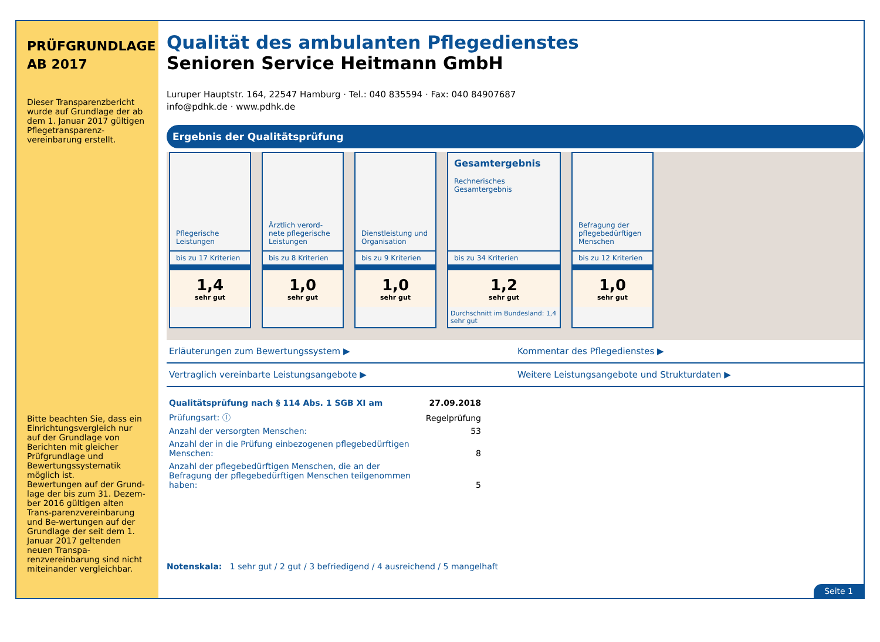PRÜFGRUNDLAGE
AB 2017
Dieser Transparenzbericht wurde auf Grundlage der ab dem 1. Januar 2017 gültigen Pflegetransparenz-vereinbarung erstellt.
Bitte beachten Sie, dass ein Einrichtungsvergleich nur auf der Grundlage von Berichten mit gleicher Prüfgrundlage und Bewertungssystematik möglich ist.
Bewertungen auf der Grund-lage der bis zum 31. Dezem-ber 2016 gültigen alten Trans-parenzvereinbarung und Be-wertungen auf der Grundlage der seit dem 1. Januar 2017 geltenden neuen Transpa-renzvereinbarung sind nicht miteinander vergleichbar.
Qualität des ambulanten Pflegedienstes
Senioren Service Heitmann GmbH
Luruper Hauptstr. 164, 22547 Hamburg · Tel.: 040 835594 · Fax: 040 84907687
info@pdhk.de · www.pdhk.de
Ergebnis der Qualitätsprüfung
Pflegerische Leistungen
bis zu 17 Kriterien
1,4
sehr gut
Ärztlich verord-nete pflegerische Leistungen
bis zu 8 Kriterien
1,0
sehr gut
Dienstleistung und Organisation
bis zu 9 Kriterien
1,0
sehr gut
Gesamtergebnis
Rechnerisches Gesamtergebnis
bis zu 34 Kriterien
1,2
sehr gut
Durchschnitt im Bundesland: 1,4 sehr gut
Befragung der pflegebedürftigen Menschen
bis zu 12 Kriterien
1,0
sehr gut
Erläuterungen zum Bewertungssystem ▶
Kommentar des Pflegedienstes ▶
Vertraglich vereinbarte Leistungsangebote ▶
Weitere Leistungsangebote und Strukturdaten ▶
| Qualitätsprüfung nach § 114 Abs. 1 SGB XI am | 27.09.2018 |
| Prüfungsart: ⓘ | Regelprüfung |
| Anzahl der versorgten Menschen: | 53 |
| Anzahl der in die Prüfung einbezogenen pflegebedürftigen Menschen: | 8 |
| Anzahl der pflegebedürftigen Menschen, die an der Befragung der pflegebedürftigen Menschen teilgenommen haben: | 5 |
Notenskala: 1 sehr gut / 2 gut / 3 befriedigend / 4 ausreichend / 5 mangelhaft
Seite 1